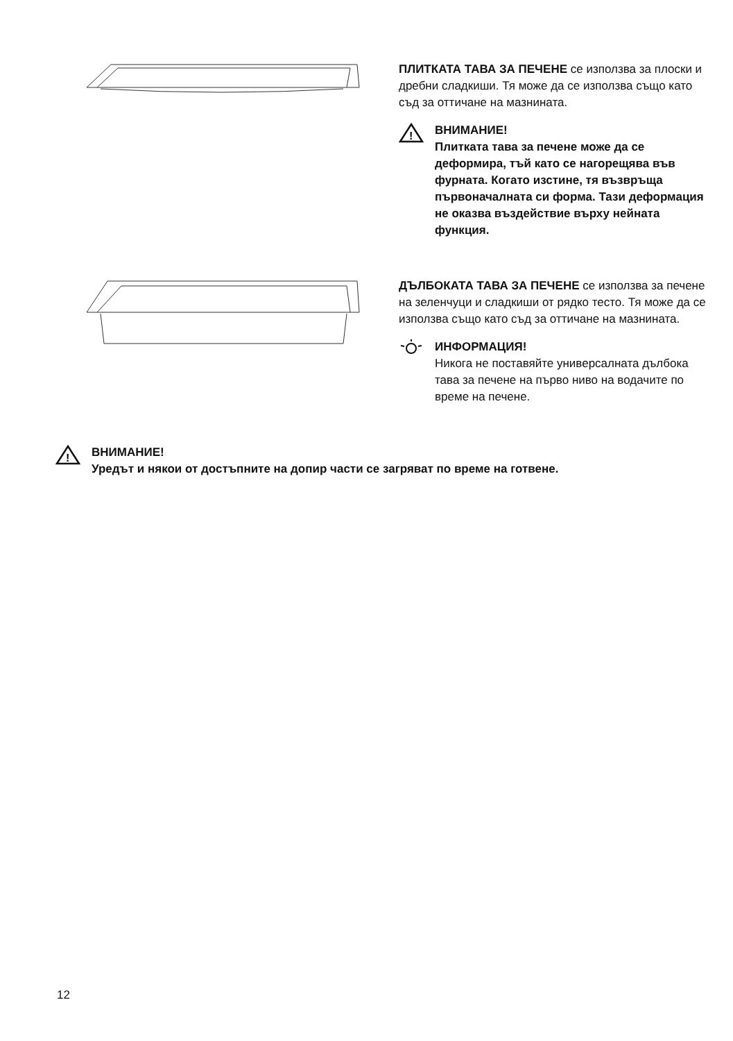ПЛИТКАТА ТАВА ЗА ПЕЧЕНЕ се използва за плоски и дребни сладкиши. Тя може да се използва също като съд за оттичане на мазнината.
!
ВНИМАНИЕ!
Плитката тава за печене може да се деформира, тъй като се нагорещява във фурната. Когато изстине, тя възвръща първоначалната си форма. Тази деформация не оказва въздействие върху нейната функция.
ДЪЛБОКАТА ТАВА ЗА ПЕЧЕНЕ се използва за печене на зеленчуци и сладкиши от рядко тесто. Тя може да се използва също като съд за оттичане на мазнината.
ИНФОРМАЦИЯ!
Никога не поставяйте универсалната дълбока тава за печене на първо ниво на водачите по време на печене.
!
ВНИМАНИЕ!
Уредът и някои от достъпните на допир части се загряват по време на готвене.
12